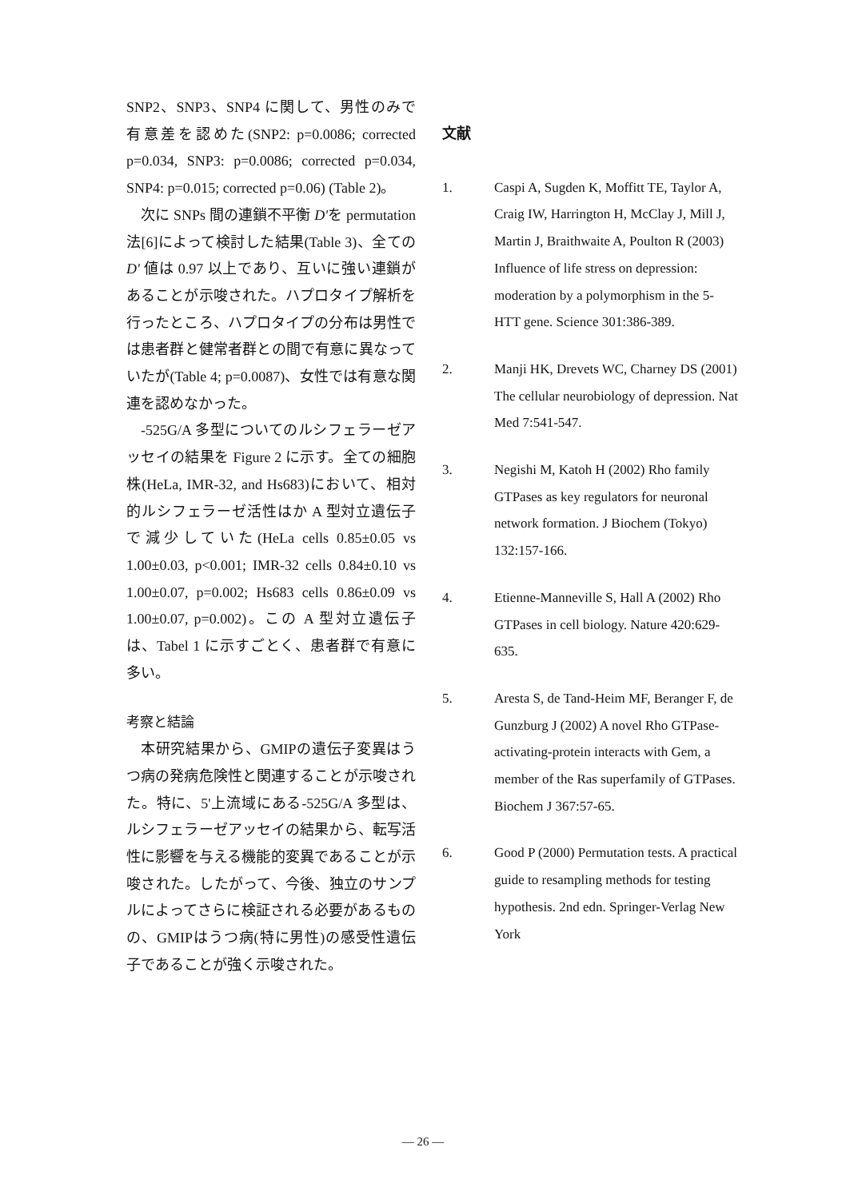SNP2、SNP3、SNP4 に関して、男性のみで有意差を認めた(SNP2: p=0.0086; corrected p=0.034, SNP3: p=0.0086; corrected p=0.034, SNP4: p=0.015; corrected p=0.06) (Table 2)。
次に SNPs 間の連鎖不平衡 D'を permutation 法[6]によって検討した結果(Table 3)、全ての D' 値は 0.97 以上であり、互いに強い連鎖があることが示唆された。ハプロタイプ解析を行ったところ、ハプロタイプの分布は男性では患者群と健常者群との間で有意に異なっていたが(Table 4; p=0.0087)、女性では有意な関連を認めなかった。
-525G/A 多型についてのルシフェラーゼアッセイの結果を Figure 2 に示す。全ての細胞株(HeLa, IMR-32, and Hs683)において、相対的ルシフェラーゼ活性はか A 型対立遺伝子で減少していた(HeLa cells 0.85±0.05 vs 1.00±0.03, p<0.001; IMR-32 cells 0.84±0.10 vs 1.00±0.07, p=0.002; Hs683 cells 0.86±0.09 vs 1.00±0.07, p=0.002)。この A 型対立遺伝子は、Tabel 1 に示すごとく、患者群で有意に多い。
考察と結論
本研究結果から、GMIPの遺伝子変異はうつ病の発病危険性と関連することが示唆された。特に、5'上流域にある-525G/A 多型は、ルシフェラーゼアッセイの結果から、転写活性に影響を与える機能的変異であることが示唆された。したがって、今後、独立のサンプルによってさらに検証される必要があるものの、GMIPはうつ病(特に男性)の感受性遺伝子であることが強く示唆された。
文献
1. Caspi A, Sugden K, Moffitt TE, Taylor A, Craig IW, Harrington H, McClay J, Mill J, Martin J, Braithwaite A, Poulton R (2003) Influence of life stress on depression: moderation by a polymorphism in the 5-HTT gene. Science 301:386-389.
2. Manji HK, Drevets WC, Charney DS (2001) The cellular neurobiology of depression. Nat Med 7:541-547.
3. Negishi M, Katoh H (2002) Rho family GTPases as key regulators for neuronal network formation. J Biochem (Tokyo) 132:157-166.
4. Etienne-Manneville S, Hall A (2002) Rho GTPases in cell biology. Nature 420:629-635.
5. Aresta S, de Tand-Heim MF, Beranger F, de Gunzburg J (2002) A novel Rho GTPase-activating-protein interacts with Gem, a member of the Ras superfamily of GTPases. Biochem J 367:57-65.
6. Good P (2000) Permutation tests. A practical guide to resampling methods for testing hypothesis. 2nd edn. Springer-Verlag New York
— 26 —